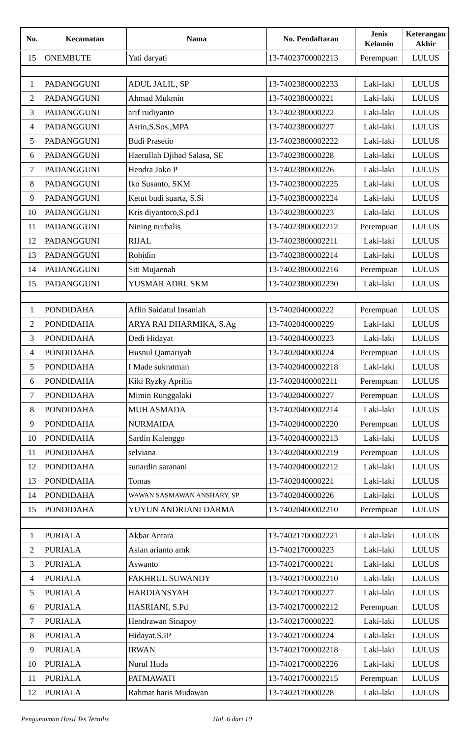| No. | Kecamatan | Nama | No. Pendaftaran | Jenis Kelamin | Keterangan Akhir |
| --- | --- | --- | --- | --- | --- |
| 15 | ONEMBUTE | Yati daryati | 13-74023700002213 | Perempuan | LULUS |
| 1 | PADANGGUNI | ADUL JALIL, SP | 13-74023800002233 | Laki-laki | LULUS |
| 2 | PADANGGUNI | Ahmad Mukmin | 13-7402380000221 | Laki-laki | LULUS |
| 3 | PADANGGUNI | arif rudiyanto | 13-7402380000222 | Laki-laki | LULUS |
| 4 | PADANGGUNI | Asrin,S.Sos.,MPA | 13-7402380000227 | Laki-laki | LULUS |
| 5 | PADANGGUNI | Budi Prasetio | 13-74023800002222 | Laki-laki | LULUS |
| 6 | PADANGGUNI | Haerullah Djihad Salasa, SE | 13-7402380000228 | Laki-laki | LULUS |
| 7 | PADANGGUNI | Hendra Joko P | 13-7402380000226 | Laki-laki | LULUS |
| 8 | PADANGGUNI | Iko Susanto, SKM | 13-74023800002225 | Laki-laki | LULUS |
| 9 | PADANGGUNI | Ketut budi suarta, S.Si | 13-74023800002224 | Laki-laki | LULUS |
| 10 | PADANGGUNI | Kris diyantoro,S.pd.I | 13-7402380000223 | Laki-laki | LULUS |
| 11 | PADANGGUNI | Nining nurbalis | 13-74023800002212 | Perempuan | LULUS |
| 12 | PADANGGUNI | RIJAL | 13-74023800002211 | Laki-laki | LULUS |
| 13 | PADANGGUNI | Rohidin | 13-74023800002214 | Laki-laki | LULUS |
| 14 | PADANGGUNI | Siti Mujaenah | 13-74023800002216 | Perempuan | LULUS |
| 15 | PADANGGUNI | YUSMAR ADRI. SKM | 13-74023800002230 | Laki-laki | LULUS |
| 1 | PONDIDAHA | Aflin Saidatul Insaniah | 13-7402040000222 | Perempuan | LULUS |
| 2 | PONDIDAHA | ARYA RAI DHARMIKA, S.Ag | 13-7402040000229 | Laki-laki | LULUS |
| 3 | PONDIDAHA | Dedi Hidayat | 13-7402040000223 | Laki-laki | LULUS |
| 4 | PONDIDAHA | Husnul Qamariyah | 13-7402040000224 | Perempuan | LULUS |
| 5 | PONDIDAHA | I Made sukratman | 13-74020400002218 | Laki-laki | LULUS |
| 6 | PONDIDAHA | Kiki Ryzky Aprilia | 13-74020400002211 | Perempuan | LULUS |
| 7 | PONDIDAHA | Mimin Runggalaki | 13-7402040000227 | Perempuan | LULUS |
| 8 | PONDIDAHA | MUH ASMADA | 13-74020400002214 | Laki-laki | LULUS |
| 9 | PONDIDAHA | NURMAIDA | 13-74020400002220 | Perempuan | LULUS |
| 10 | PONDIDAHA | Sardin Kalenggo | 13-74020400002213 | Laki-laki | LULUS |
| 11 | PONDIDAHA | selviana | 13-74020400002219 | Perempuan | LULUS |
| 12 | PONDIDAHA | sunardin saranani | 13-74020400002212 | Laki-laki | LULUS |
| 13 | PONDIDAHA | Tomas | 13-7402040000221 | Laki-laki | LULUS |
| 14 | PONDIDAHA | WAWAN SASMAWAN ANSHARY, SP | 13-7402040000226 | Laki-laki | LULUS |
| 15 | PONDIDAHA | YUYUN ANDRIANI DARMA | 13-74020400002210 | Perempuan | LULUS |
| 1 | PURIALA | Akbar Antara | 13-74021700002221 | Laki-laki | LULUS |
| 2 | PURIALA | Aslan arianto amk | 13-7402170000223 | Laki-laki | LULUS |
| 3 | PURIALA | Aswanto | 13-7402170000221 | Laki-laki | LULUS |
| 4 | PURIALA | FAKHRUL SUWANDY | 13-74021700002210 | Laki-laki | LULUS |
| 5 | PURIALA | HARDIANSYAH | 13-7402170000227 | Laki-laki | LULUS |
| 6 | PURIALA | HASRIANI, S.Pd | 13-74021700002212 | Perempuan | LULUS |
| 7 | PURIALA | Hendrawan Sinapoy | 13-7402170000222 | Laki-laki | LULUS |
| 8 | PURIALA | Hidayat.S.IP | 13-7402170000224 | Laki-laki | LULUS |
| 9 | PURIALA | IRWAN | 13-74021700002218 | Laki-laki | LULUS |
| 10 | PURIALA | Nurul Huda | 13-74021700002226 | Laki-laki | LULUS |
| 11 | PURIALA | PATMAWATI | 13-74021700002215 | Perempuan | LULUS |
| 12 | PURIALA | Rahmat haris Mudawan | 13-7402170000228 | Laki-laki | LULUS |
Pengumuman Hasil Tes Tertulis Hal. 6 dari 10